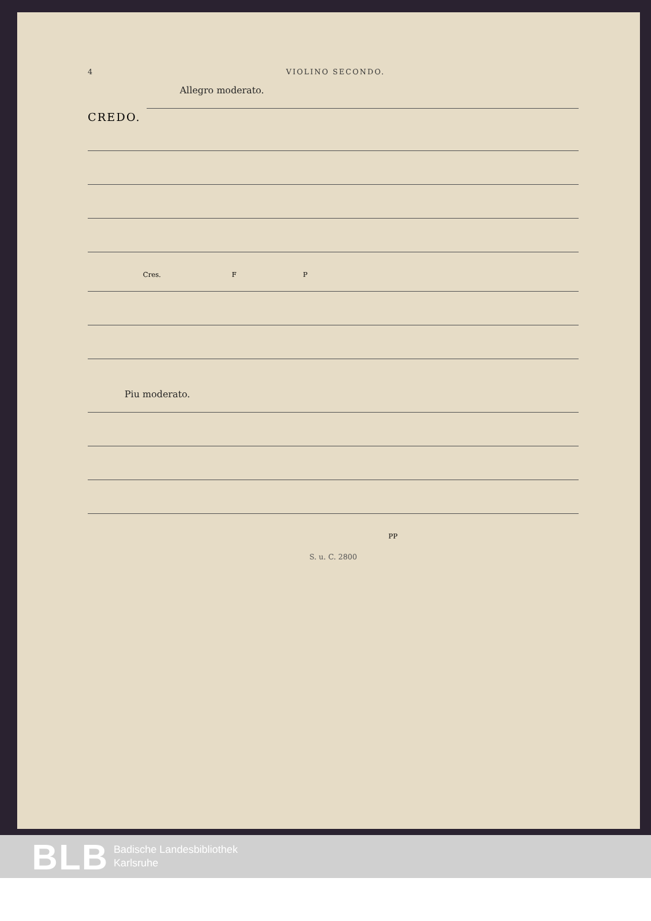4 VIOLINO SECONDO.
Allegro moderato.
CREDO.
Cres. F P
Piu moderato.
PP
S. u. C. 2800
BLB Badische Landesbibliothek
Karlsruhe